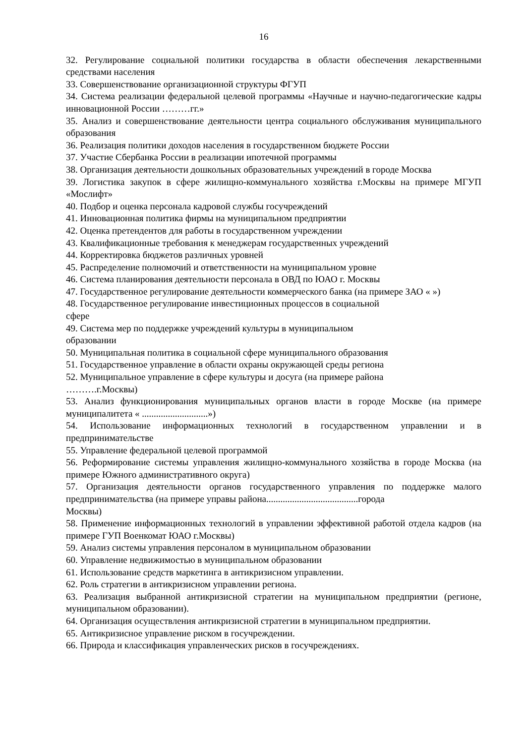16
32. Регулирование социальной политики государства в области обеспечения лекарственными средствами населения
33. Совершенствование организационной структуры ФГУП
34. Система реализации федеральной целевой программы «Научные и научно-педагогические кадры инновационной России ………гг.»
35. Анализ и совершенствование деятельности центра социального обслуживания муниципального образования
36. Реализация политики доходов населения в государственном бюджете России
37. Участие Сбербанка России в реализации ипотечной программы
38. Организация деятельности дошкольных образовательных учреждений в городе Москва
39. Логистика закупок в сфере жилищно-коммунального хозяйства г.Москвы на примере МГУП «Мослифт»
40. Подбор и оценка персонала кадровой службы госучреждений
41. Инновационная политика фирмы на муниципальном предприятии
42. Оценка претендентов для работы в государственном учреждении
43. Квалификационные требования к менеджерам государственных учреждений
44. Корректировка бюджетов различных уровней
45. Распределение полномочий и ответственности на муниципальном уровне
46. Система планирования деятельности персонала в ОВД по ЮАО г. Москвы
47. Государственное регулирование деятельности коммерческого банка (на примере ЗАО « »)
48. Государственное регулирование инвестиционных процессов в социальной
сфере
49. Система мер по поддержке учреждений культуры в муниципальном
образовании
50. Муниципальная политика в социальной сфере муниципального образования
51. Государственное управление в области охраны окружающей среды региона
52. Муниципальное управление в сфере культуры и досуга (на примере района
……….г.Москвы)
53. Анализ функционирования муниципальных органов власти в городе Москве (на примере муниципалитета « ............................»)
54. Использование информационных технологий в государственном управлении и в предпринимательстве
55. Управление федеральной целевой программой
56. Реформирование системы управления жилищно-коммунального хозяйства в городе Москва (на примере Южного административного округа)
57. Организация деятельности органов государственного управления по поддержке малого предпринимательства (на примере управы района.......................................города
Москвы)
58. Применение информационных технологий в управлении эффективной работой отдела кадров (на примере ГУП Военкомат ЮАО г.Москвы)
59. Анализ системы управления персоналом в муниципальном образовании
60. Управление недвижимостью в муниципальном образовании
61. Использование средств маркетинга в антикризисном управлении.
62. Роль стратегии в антикризисном управлении региона.
63. Реализация выбранной антикризисной стратегии на муниципальном предприятии (регионе, муниципальном образовании).
64. Организация осуществления антикризисной стратегии в муниципальном предприятии.
65. Антикризисное управление риском в госучреждении.
66. Природа и классификация управленческих рисков в госучреждениях.